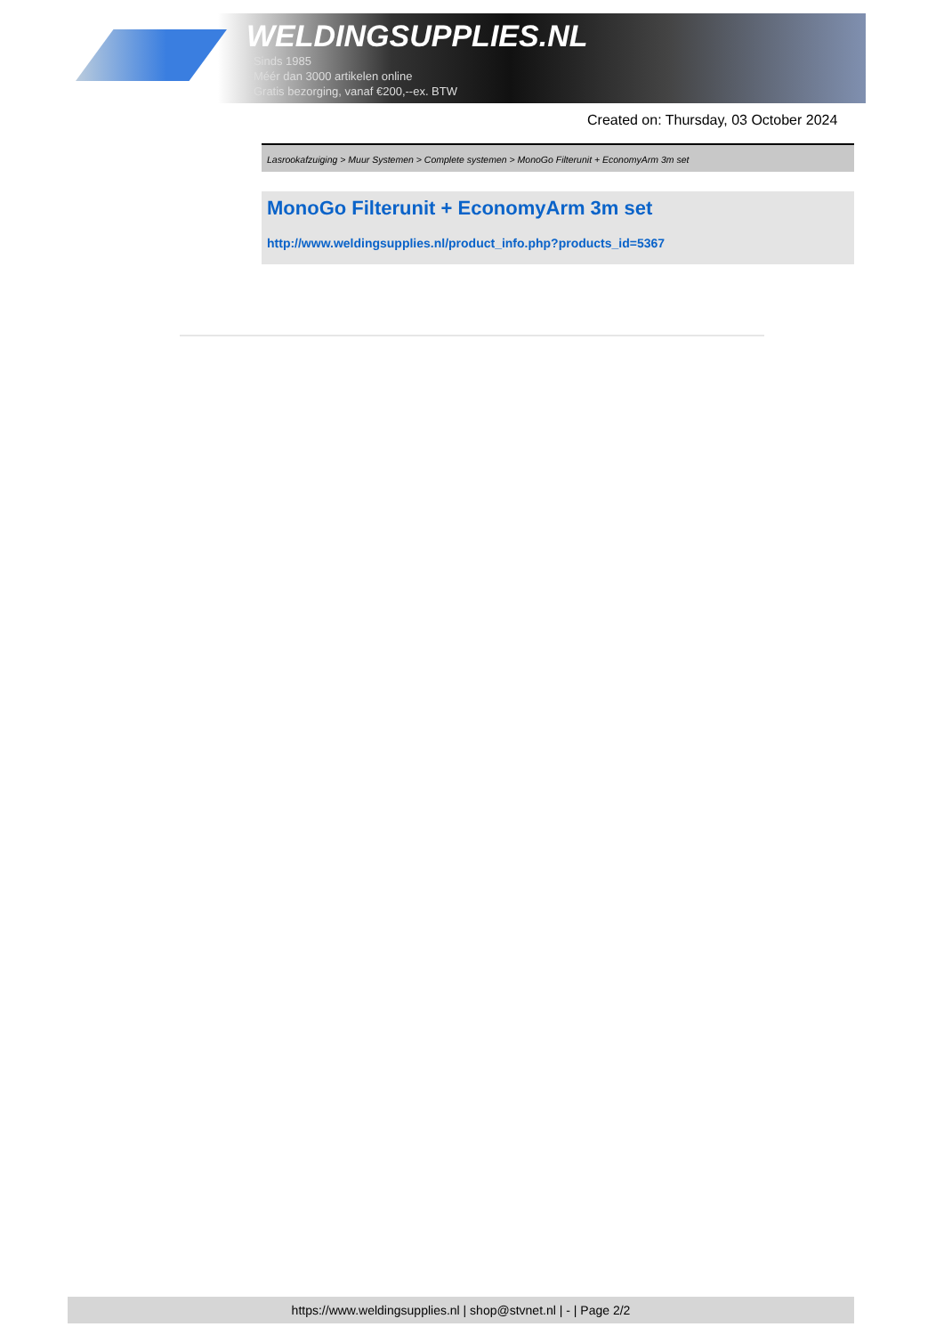WELDINGSUPPLIES.NL
- Sinds 1985
- Méér dan 3000 artikelen online
- Gratis bezorging, vanaf €200,--ex. BTW
Created on: Thursday, 03 October 2024
Lasrookafzuiging > Muur Systemen > Complete systemen > MonoGo Filterunit + EconomyArm 3m set
MonoGo Filterunit + EconomyArm 3m set
http://www.weldingsupplies.nl/product_info.php?products_id=5367
https://www.weldingsupplies.nl | shop@stvnet.nl | - | Page 2/2